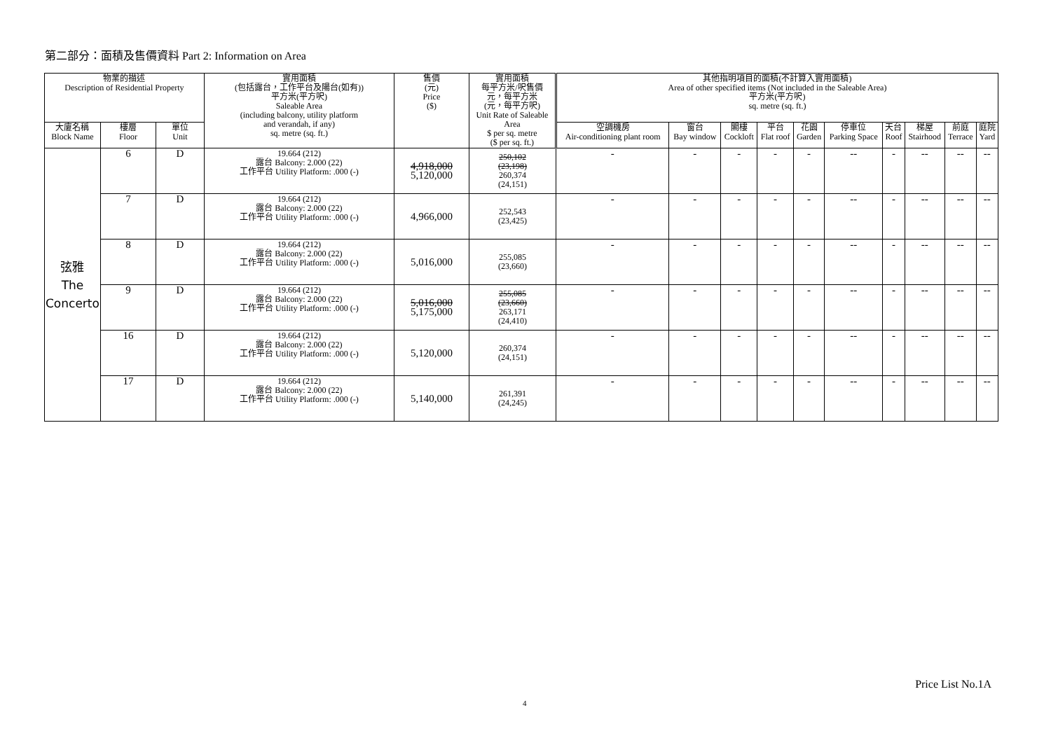第二部分：面積及售價資料 Part 2: Information on Area
| 物業的描述 Description of Residential Property | | | 實用面積 (包括露台，工作平台及陽台(如有)) 平方米(平方呎) Saleable Area (including balcony, utility platform and verandah, if any) sq. metre (sq. ft.) | 售價 (元) Price ($) | 實用面積 每平方米/呎售價 元，每平方米 (元，每平方呎) Unit Rate of Saleable Area $ per sq. metre ($ per sq. ft.) | 其他指明項目的面積(不計算入實用面積) Area of other specified items (Not included in the Saleable Area) 平方米(平方呎) sq. metre (sq. ft.) | | | | | | | | | |
| --- | --- | --- | --- | --- | --- | --- | --- | --- | --- | --- | --- | --- | --- | --- | --- |
| 大廈名稱 Block Name | 樓層 Floor | 單位 Unit | | | | 空調機房 Air-conditioning plant room | 窗台 Bay window | 閣樓 Cockloft | 平台 Flat roof | 花園 Garden | 停車位 Parking Space | 天台 Roof | 梯屋 Stairhood | 前庭 Terrace | 庭院 Yard |
| 弦雅 The Concerto | 6 | D | 19.664 (212) 露台 Balcony: 2.000 (22) 工作平台 Utility Platform: .000 (-) | 4,918,000 5,120,000 | 250,102 (23,198) 260,374 (24,151) | - | - | - | - | - | -- | - | -- | -- | -- |
| | 7 | D | 19.664 (212) 露台 Balcony: 2.000 (22) 工作平台 Utility Platform: .000 (-) | 4,966,000 | 252,543 (23,425) | - | - | - | - | - | -- | - | -- | -- | -- |
| | 8 | D | 19.664 (212) 露台 Balcony: 2.000 (22) 工作平台 Utility Platform: .000 (-) | 5,016,000 | 255,085 (23,660) | - | - | - | - | - | -- | - | -- | -- | -- |
| | 9 | D | 19.664 (212) 露台 Balcony: 2.000 (22) 工作平台 Utility Platform: .000 (-) | 5,016,000 5,175,000 | 255,085 (23,660) 263,171 (24,410) | - | - | - | - | - | -- | - | -- | -- | -- |
| | 16 | D | 19.664 (212) 露台 Balcony: 2.000 (22) 工作平台 Utility Platform: .000 (-) | 5,120,000 | 260,374 (24,151) | - | - | - | - | - | -- | - | -- | -- | -- |
| | 17 | D | 19.664 (212) 露台 Balcony: 2.000 (22) 工作平台 Utility Platform: .000 (-) | 5,140,000 | 261,391 (24,245) | - | - | - | - | - | -- | - | -- | -- | -- |
Price List No.1A
4